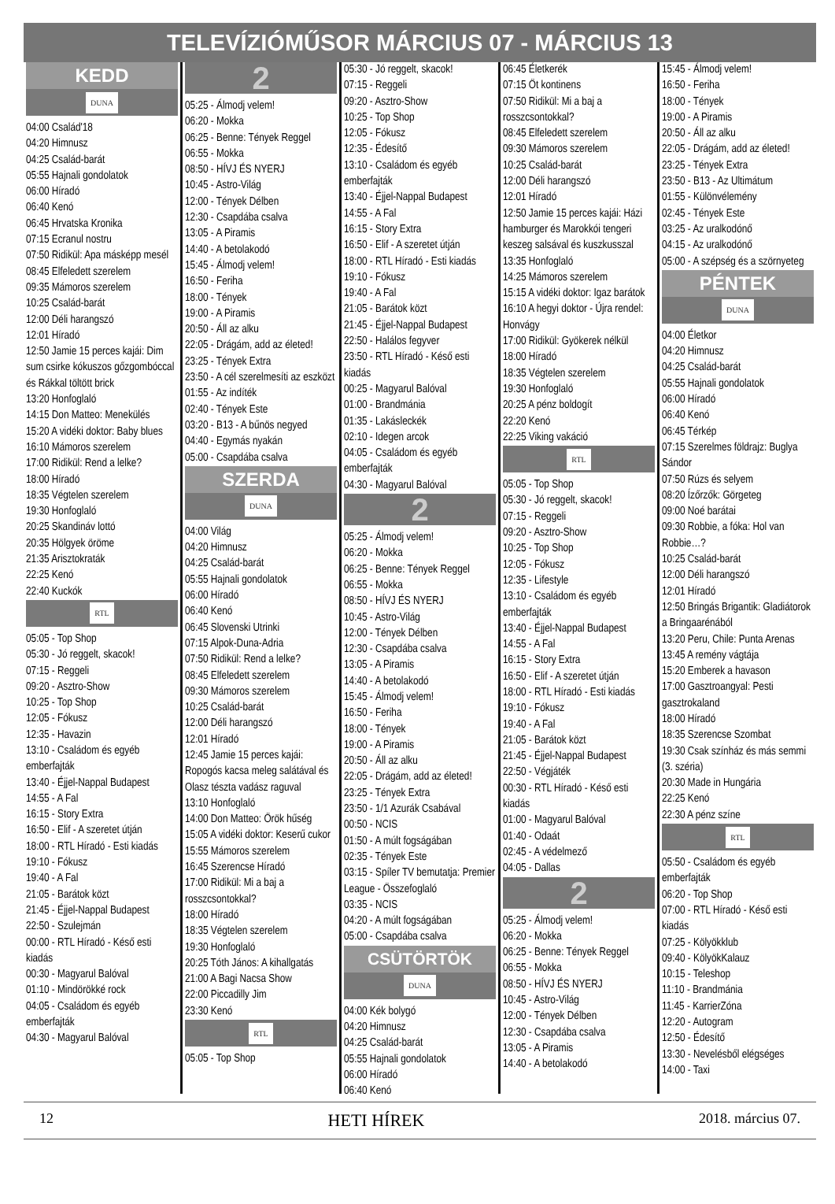TELEVÍZIÓMŰSOR MÁRCIUS 07 - MÁRCIUS 13
KEDD
DUNA
04:00 Család'18
04:20 Himnusz
04:25 Család-barát
05:55 Hajnali gondolatok
06:00 Híradó
06:40 Kenó
06:45 Hrvatska Kronika
07:15 Ecranul nostru
07:50 Ridikül: Apa másképp mesél
08:45 Elfeledett szerelem
09:35 Mámoros szerelem
10:25 Család-barát
12:00 Déli harangszó
12:01 Híradó
12:50 Jamie 15 perces kajái: Dim sum csirke kókuszos gőzgombóccal és Rákkal töltött brick
13:20 Honfoglaló
14:15 Don Matteo: Menekülés
15:20 A vidéki doktor: Baby blues
16:10 Mámoros szerelem
17:00 Ridikül: Rend a lelke?
18:00 Híradó
18:35 Végtelen szerelem
19:30 Honfoglaló
20:25 Skandináv lottó
20:35 Hölgyek öröme
21:35 Arisztokraták
22:25 Kenó
22:40 Kuckók
RTL
05:05 - Top Shop
05:30 - Jó reggelt, skacok!
07:15 - Reggeli
09:20 - Asztro-Show
10:25 - Top Shop
12:05 - Fókusz
12:35 - Havazin
13:10 - Családom és egyéb emberfajták
13:40 - Éjjel-Nappal Budapest
14:55 - A Fal
16:15 - Story Extra
16:50 - Elif - A szeretet útján
18:00 - RTL Híradó - Esti kiadás
19:10 - Fókusz
19:40 - A Fal
21:05 - Barátok közt
21:45 - Éjjel-Nappal Budapest
22:50 - Szulejmán
00:00 - RTL Híradó - Késő esti kiadás
00:30 - Magyarul Balóval
01:10 - Mindörökké rock
04:05 - Családom és egyéb emberfajták
04:30 - Magyarul Balóval
2
05:25 - Álmodj velem!
06:20 - Mokka
06:25 - Benne: Tények Reggel
06:55 - Mokka
08:50 - HÍVJ ÉS NYERJ
10:45 - Astro-Világ
12:00 - Tények Délben
12:30 - Csapdába csalva
13:05 - A Piramis
14:40 - A betolakodó
15:45 - Álmodj velem!
16:50 - Feriha
18:00 - Tények
19:00 - A Piramis
20:50 - Áll az alku
22:05 - Drágám, add az életed!
23:25 - Tények Extra
23:50 - A cél szerelmesíti az eszközt
01:55 - Az indíték
02:40 - Tények Este
03:20 - B13 - A bűnös negyed
04:40 - Egymás nyakán
05:00 - Csapdába csalva
SZERDA
DUNA
04:00 Világ
04:20 Himnusz
04:25 Család-barát
05:55 Hajnali gondolatok
06:00 Híradó
06:40 Kenó
06:45 Slovenski Utrinki
07:15 Alpok-Duna-Adria
07:50 Ridikül: Rend a lelke?
08:45 Elfeledett szerelem
09:30 Mámoros szerelem
10:25 Család-barát
12:00 Déli harangszó
12:01 Híradó
12:45 Jamie 15 perces kajái: Ropogós kacsa meleg salátával és Olasz tészta vadász raguval
13:10 Honfoglaló
14:00 Don Matteo: Örök hűség
15:05 A vidéki doktor: Keserű cukor
15:55 Mámoros szerelem
16:45 Szerencse Híradó
17:00 Ridikül: Mi a baj a rosszcsontokkal?
18:00 Híradó
18:35 Végtelen szerelem
19:30 Honfoglaló
20:25 Tóth János: A kihallgatás
21:00 A Bagi Nacsa Show
22:00 Piccadilly Jim
23:30 Kenó
RTL
05:05 - Top Shop
05:30 - Jó reggelt, skacok!
07:15 - Reggeli
09:20 - Asztro-Show
10:25 - Top Shop
12:05 - Fókusz
12:35 - Édesítő
13:10 - Családom és egyéb emberfajták
13:40 - Éjjel-Nappal Budapest
14:55 - A Fal
16:15 - Story Extra
16:50 - Elif - A szeretet útján
18:00 - RTL Híradó - Esti kiadás
19:10 - Fókusz
19:40 - A Fal
21:05 - Barátok közt
21:45 - Éjjel-Nappal Budapest
22:50 - Halálos fegyver
23:50 - RTL Híradó - Késő esti kiadás
00:25 - Magyarul Balóval
01:00 - Brandmánia
01:35 - Lakásleckék
02:10 - Idegen arcok
04:05 - Családom és egyéb emberfajták
04:30 - Magyarul Balóval
2
05:25 - Álmodj velem!
06:20 - Mokka
06:25 - Benne: Tények Reggel
06:55 - Mokka
08:50 - HÍVJ ÉS NYERJ
10:45 - Astro-Világ
12:00 - Tények Délben
12:30 - Csapdába csalva
13:05 - A Piramis
14:40 - A betolakodó
15:45 - Álmodj velem!
16:50 - Feriha
18:00 - Tények
19:00 - A Piramis
20:50 - Áll az alku
22:05 - Drágám, add az életed!
23:25 - Tények Extra
23:50 - 1/1 Azurák Csabával
00:50 - NCIS
01:50 - A múlt fogságában
02:35 - Tények Este
03:15 - Spíler TV bemutatja: Premier League - Összefoglaló
03:35 - NCIS
04:20 - A múlt fogságában
05:00 - Csapdába csalva
CSÜTÖRTÖK
DUNA
04:00 Kék bolygó
04:20 Himnusz
04:25 Család-barát
05:55 Hajnali gondolatok
06:00 Híradó
06:40 Kenó
06:45 Életkerék
07:15 Öt kontinens
07:50 Ridikül: Mi a baj a rosszcsontokkal?
08:45 Elfeledett szerelem
09:30 Mámoros szerelem
10:25 Család-barát
12:00 Déli harangszó
12:01 Híradó
12:50 Jamie 15 perces kajái: Házi hamburger és Marokkói tengeri keszeg salsával és kuszkusszal
13:35 Honfoglaló
14:25 Mámoros szerelem
15:15 A vidéki doktor: Igaz barátok
16:10 A hegyi doktor - Újra rendel: Honvágy
17:00 Ridikül: Gyökerek nélkül
18:00 Híradó
18:35 Végtelen szerelem
19:30 Honfoglaló
20:25 A pénz boldogít
22:20 Kenó
22:25 Viking vakáció
RTL
05:05 - Top Shop
05:30 - Jó reggelt, skacok!
07:15 - Reggeli
09:20 - Asztro-Show
10:25 - Top Shop
12:05 - Fókusz
12:35 - Lifestyle
13:10 - Családom és egyéb emberfajták
13:40 - Éjjel-Nappal Budapest
14:55 - A Fal
16:15 - Story Extra
16:50 - Elif - A szeretet útján
18:00 - RTL Híradó - Esti kiadás
19:10 - Fókusz
19:40 - A Fal
21:05 - Barátok közt
21:45 - Éjjel-Nappal Budapest
22:50 - Végjáték
00:30 - RTL Híradó - Késő esti kiadás
01:00 - Magyarul Balóval
01:40 - Odaát
02:45 - A védelmező
04:05 - Dallas
2
05:25 - Álmodj velem!
06:20 - Mokka
06:25 - Benne: Tények Reggel
06:55 - Mokka
08:50 - HÍVJ ÉS NYERJ
10:45 - Astro-Világ
12:00 - Tények Délben
12:30 - Csapdába csalva
13:05 - A Piramis
14:40 - A betolakodó
15:45 - Álmodj velem!
16:50 - Feriha
18:00 - Tények
19:00 - A Piramis
20:50 - Áll az alku
22:05 - Drágám, add az életed!
23:25 - Tények Extra
23:50 - B13 - Az Ultimátum
01:55 - Különvélemény
02:45 - Tények Este
03:25 - Az uralkodónő
04:15 - Az uralkodónő
05:00 - A szépség és a szörnyeteg
PÉNTEK
DUNA
04:00 Életkor
04:20 Himnusz
04:25 Család-barát
05:55 Hajnali gondolatok
06:00 Híradó
06:40 Kenó
06:45 Térkép
07:15 Szerelmes földrajz: Buglya Sándor
07:50 Rúzs és selyem
08:20 Ízőrzők: Görgeteg
09:00 Noé barátai
09:30 Robbie, a fóka: Hol van Robbie…?
10:25 Család-barát
12:00 Déli harangszó
12:01 Híradó
12:50 Bringás Brigantik: Gladiátorok a Bringaarénából
13:20 Peru, Chile: Punta Arenas
13:45 A remény vágtája
15:20 Emberek a havason
17:00 Gasztroangyal: Pesti gasztrokaland
18:00 Híradó
18:35 Szerencse Szombat
19:30 Csak színház és más semmi (3. széria)
20:30 Made in Hungária
22:25 Kenó
22:30 A pénz színe
RTL
05:50 - Családom és egyéb emberfajták
06:20 - Top Shop
07:00 - RTL Híradó - Késő esti kiadás
07:25 - Kölyökklub
09:40 - KölyökKalauz
10:15 - Teleshop
11:10 - Brandmánia
11:45 - KarrierZóna
12:20 - Autogram
12:50 - Édesítő
13:30 - Nevelésből elégséges
14:00 - Taxi
12 HETI HÍREK 2018. március 07.